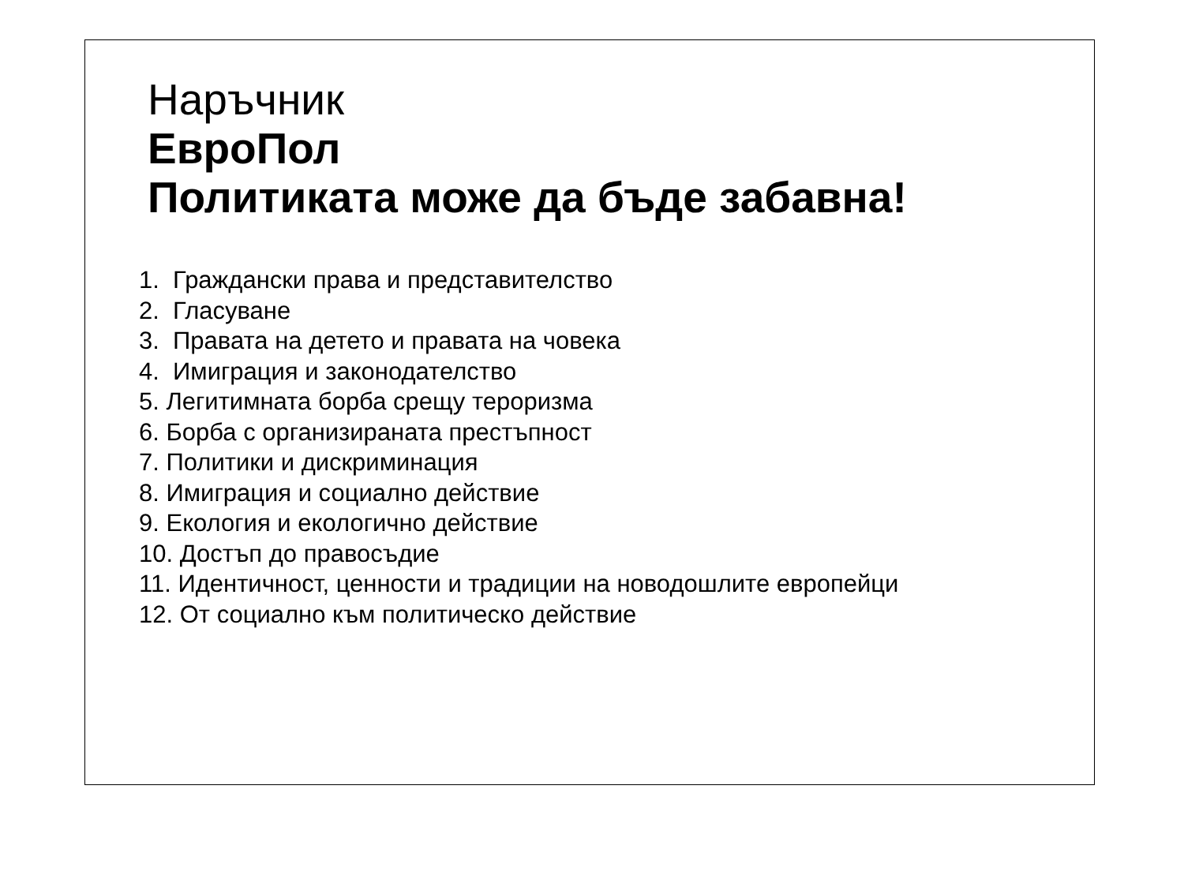Наръчник
ЕвроПол
Политиката може да бъде забавна!
1. Граждански права и представителство
2. Гласуване
3. Правата на детето и правата на човека
4. Имиграция и законодателство
5. Легитимната борба срещу тероризма
6. Борба с организираната престъпност
7. Политики и дискриминация
8. Имиграция и социално действие
9. Екология и екологично действие
10. Достъп до правосъдие
11. Идентичност, ценности и традиции на новодошлите европейци
12. От социално към политическо действие